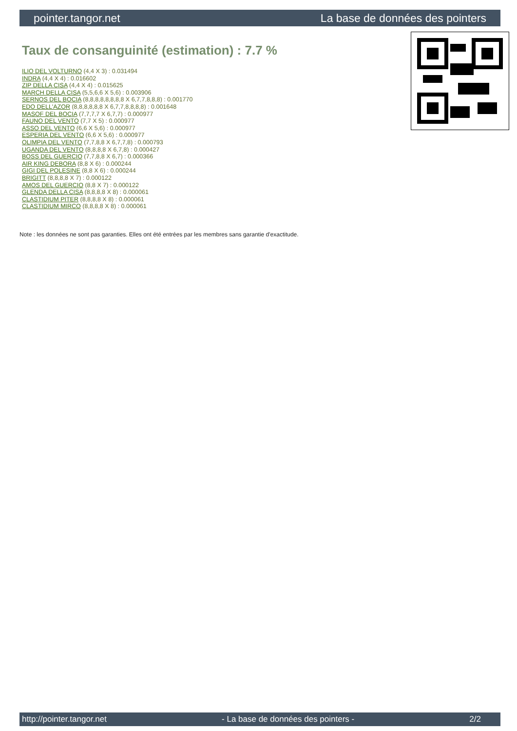pointer.tangor.net La base de données des pointers
Taux de consanguinité (estimation) : 7.7 %
ILIO DEL VOLTURNO (4,4 X 3) : 0.031494
INDRA (4,4 X 4) : 0.016602
ZIP DELLA CISA (4,4 X 4) : 0.015625
MARCH DELLA CISA (5,5,6,6 X 5,6) : 0.003906
SERNOS DEL BOCIA (8,8,8,8,8,8,8,8 X 6,7,7,8,8,8) : 0.001770
EDO DELL'AZOR (8,8,8,8,8,8 X 6,7,7,8,8,8,8) : 0.001648
MASOF DEL BOCIA (7,7,7,7 X 6,7,7) : 0.000977
FAUNO DEL VENTO (7,7 X 5) : 0.000977
ASSO DEL VENTO (6,6 X 5,6) : 0.000977
ESPERIA DEL VENTO (6,6 X 5,6) : 0.000977
OLIMPIA DEL VENTO (7,7,8,8 X 6,7,7,8) : 0.000793
UGANDA DEL VENTO (8,8,8,8 X 6,7,8) : 0.000427
BOSS DEL GUERCIO (7,7,8,8 X 6,7) : 0.000366
AIR KING DEBORA (8,8 X 6) : 0.000244
GIGI DEL POLESINE (8,8 X 6) : 0.000244
BRIGITT (8,8,8,8 X 7) : 0.000122
AMOS DEL GUERCIO (8,8 X 7) : 0.000122
GLENDA DELLA CISA (8,8,8,8 X 8) : 0.000061
CLASTIDIUM PITER (8,8,8,8 X 8) : 0.000061
CLASTIDIUM MIRCO (8,8,8,8 X 8) : 0.000061
Note : les données ne sont pas garanties. Elles ont été entrées par les membres sans garantie d'exactitude.
http://pointer.tangor.net - La base de données des pointers - 2/2